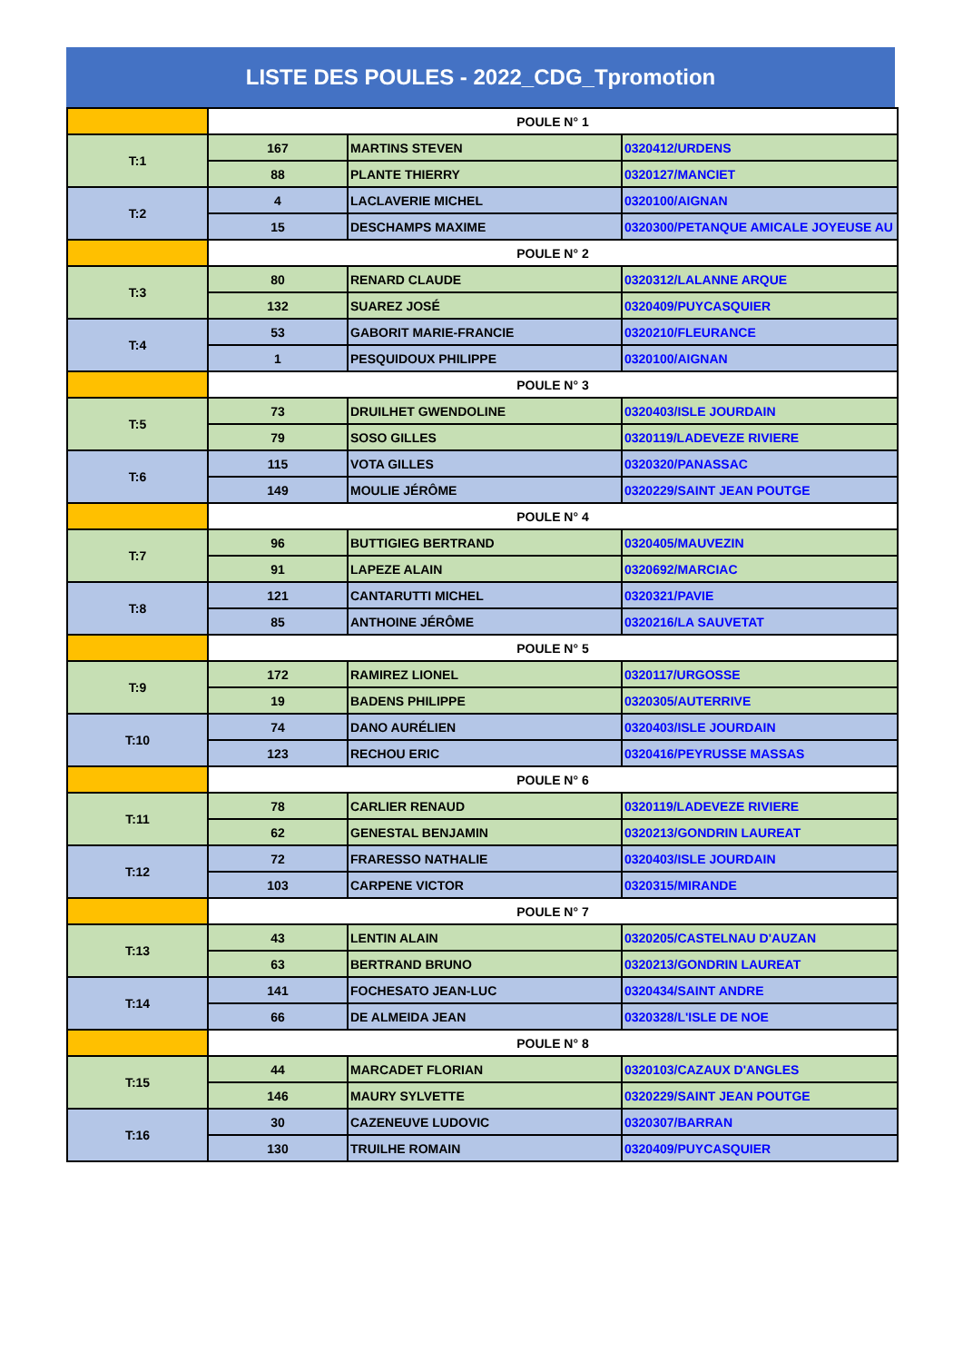LISTE DES POULES - 2022_CDG_Tpromotion
| | POULE N° 1 | | |
| T:1 | 167 | MARTINS STEVEN | 0320412/URDENS |
| | 88 | PLANTE THIERRY | 0320127/MANCIET |
| T:2 | 4 | LACLAVERIE MICHEL | 0320100/AIGNAN |
| | 15 | DESCHAMPS MAXIME | 0320300/PETANQUE AMICALE JOYEUSE AU |
| | POULE N° 2 | | |
| T:3 | 80 | RENARD CLAUDE | 0320312/LALANNE ARQUE |
| | 132 | SUAREZ JOSÉ | 0320409/PUYCASQUIER |
| T:4 | 53 | GABORIT MARIE-FRANCIE | 0320210/FLEURANCE |
| | 1 | PESQUIDOUX PHILIPPE | 0320100/AIGNAN |
| | POULE N° 3 | | |
| T:5 | 73 | DRUILHET GWENDOLINE | 0320403/ISLE JOURDAIN |
| | 79 | SOSO GILLES | 0320119/LADEVEZE RIVIERE |
| T:6 | 115 | VOTA GILLES | 0320320/PANASSAC |
| | 149 | MOULIE JÉRÔME | 0320229/SAINT JEAN POUTGE |
| | POULE N° 4 | | |
| T:7 | 96 | BUTTIGIEG BERTRAND | 0320405/MAUVEZIN |
| | 91 | LAPEZE ALAIN | 0320692/MARCIAC |
| T:8 | 121 | CANTARUTTI MICHEL | 0320321/PAVIE |
| | 85 | ANTHOINE JÉRÔME | 0320216/LA SAUVETAT |
| | POULE N° 5 | | |
| T:9 | 172 | RAMIREZ LIONEL | 0320117/URGOSSE |
| | 19 | BADENS PHILIPPE | 0320305/AUTERRIVE |
| T:10 | 74 | DANO AURÉLIEN | 0320403/ISLE JOURDAIN |
| | 123 | RECHOU ERIC | 0320416/PEYRUSSE MASSAS |
| | POULE N° 6 | | |
| T:11 | 78 | CARLIER RENAUD | 0320119/LADEVEZE RIVIERE |
| | 62 | GENESTAL BENJAMIN | 0320213/GONDRIN LAUREAT |
| T:12 | 72 | FRARESSO NATHALIE | 0320403/ISLE JOURDAIN |
| | 103 | CARPENE VICTOR | 0320315/MIRANDE |
| | POULE N° 7 | | |
| T:13 | 43 | LENTIN ALAIN | 0320205/CASTELNAU D'AUZAN |
| | 63 | BERTRAND BRUNO | 0320213/GONDRIN LAUREAT |
| T:14 | 141 | FOCHESATO JEAN-LUC | 0320434/SAINT ANDRE |
| | 66 | DE ALMEIDA JEAN | 0320328/L'ISLE DE NOE |
| | POULE N° 8 | | |
| T:15 | 44 | MARCADET FLORIAN | 0320103/CAZAUX D'ANGLES |
| | 146 | MAURY SYLVETTE | 0320229/SAINT JEAN POUTGE |
| T:16 | 30 | CAZENEUVE LUDOVIC | 0320307/BARRAN |
| | 130 | TRUILHE ROMAIN | 0320409/PUYCASQUIER |